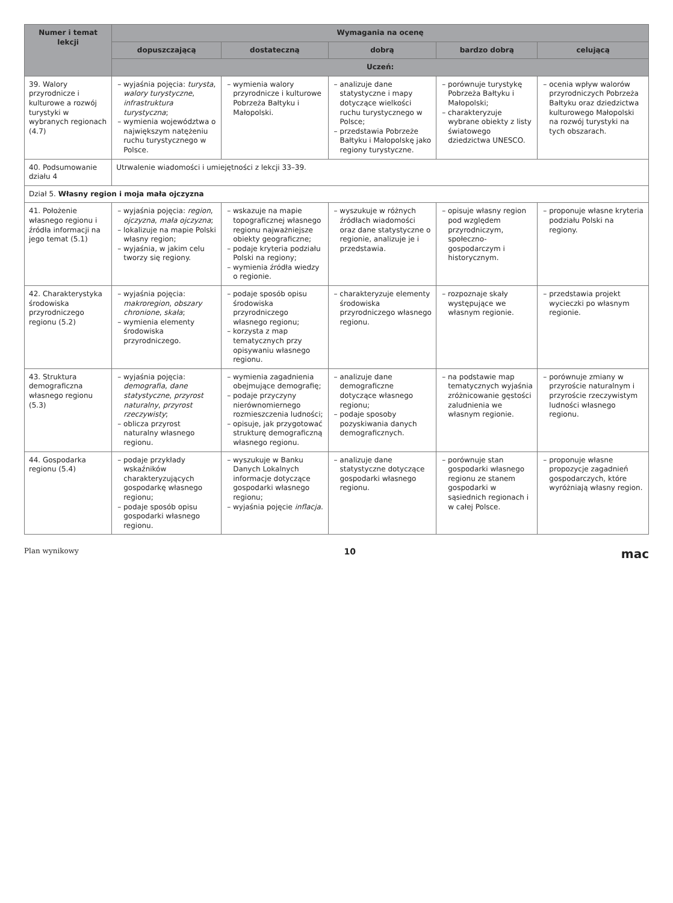| Numer i temat lekcji | Wymagania na ocenę | | | | |
| --- | --- | --- | --- | --- | --- |
| | dopuszczającą | dostateczną | dobrą | bardzo dobrą | celującą |
| | Uczeń: | | | | |
| 39. Walory przyrodnicze i kulturowe a rozwój turystyki w wybranych regionach (4.7) | – wyjaśnia pojęcia: turysta , walory turystyczne , infrastruktura turystyczna ; – wymienia województwa o największym natężeniu ruchu turystycznego w Polsce. | – wymienia walory przyrodnicze i kulturowe Pobrzeża Bałtyku i Małopolski. | – analizuje dane statystyczne i mapy dotyczące wielkości ruchu turystycznego w Polsce; – przedstawia Pobrzeże Bałtyku i Małopolskę jako regiony turystyczne. | – porównuje turystykę Pobrzeża Bałtyku i Małopolski; – charakteryzuje wybrane obiekty z listy światowego dziedzictwa UNESCO. | – ocenia wpływ walorów przyrodniczych Pobrzeża Bałtyku oraz dziedzictwa kulturowego Małopolski na rozwój turystyki na tych obszarach. |
| 40. Podsumowanie działu 4 | Utrwalenie wiadomości i umiejętności z lekcji 33–39. | | | | |
| Dział 5. Własny region i moja mała ojczyzna | | | | | |
| 41. Położenie własnego regionu i źródła informacji na jego temat (5.1) | – wyjaśnia pojęcia: region , ojczyzna , mała ojczyzna ; – lokalizuje na mapie Polski własny region; – wyjaśnia, w jakim celu tworzy się regiony. | – wskazuje na mapie topograficznej własnego regionu najważniejsze obiekty geograficzne; – podaje kryteria podziału Polski na regiony; – wymienia źródła wiedzy o regionie. | – wyszukuje w różnych źródłach wiadomości oraz dane statystyczne o regionie, analizuje je i przedstawia. | – opisuje własny region pod względem przyrodniczym, społeczno-gospodarczym i historycznym. | – proponuje własne kryteria podziału Polski na regiony. |
| 42. Charakterystyka środowiska przyrodniczego regionu (5.2) | – wyjaśnia pojęcia: makroregion , obszary chronione , skała ; – wymienia elementy środowiska przyrodniczego. | – podaje sposób opisu środowiska przyrodniczego własnego regionu; – korzysta z map tematycznych przy opisywaniu własnego regionu. | – charakteryzuje elementy środowiska przyrodniczego własnego regionu. | – rozpoznaje skały występujące we własnym regionie. | – przedstawia projekt wycieczki po własnym regionie. |
| 43. Struktura demograficzna własnego regionu (5.3) | – wyjaśnia pojęcia: demografia , dane statystyczne , przyrost naturalny , przyrost rzeczywisty ; – oblicza przyrost naturalny własnego regionu. | – wymienia zagadnienia obejmujące demografię; – podaje przyczyny nierównomiernego rozmieszczenia ludności; – opisuje, jak przygotować strukturę demograficzną własnego regionu. | – analizuje dane demograficzne dotyczące własnego regionu; – podaje sposoby pozyskiwania danych demograficznych. | – na podstawie map tematycznych wyjaśnia zróżnicowanie gęstości zaludnienia we własnym regionie. | – porównuje zmiany w przyroście naturalnym i przyroście rzeczywistym ludności własnego regionu. |
| 44. Gospodarka regionu (5.4) | – podaje przykłady wskaźników charakteryzujących gospodarkę własnego regionu; – podaje sposób opisu gospodarki własnego regionu. | – wyszukuje w Banku Danych Lokalnych informacje dotyczące gospodarki własnego regionu; – wyjaśnia pojęcie inflacja . | – analizuje dane statystyczne dotyczące gospodarki własnego regionu. | – porównuje stan gospodarki własnego regionu ze stanem gospodarki w sąsiednich regionach i w całej Polsce. | – proponuje własne propozycje zagadnień gospodarczych, które wyróżniają własny region. |
Plan wynikowy 10 mac